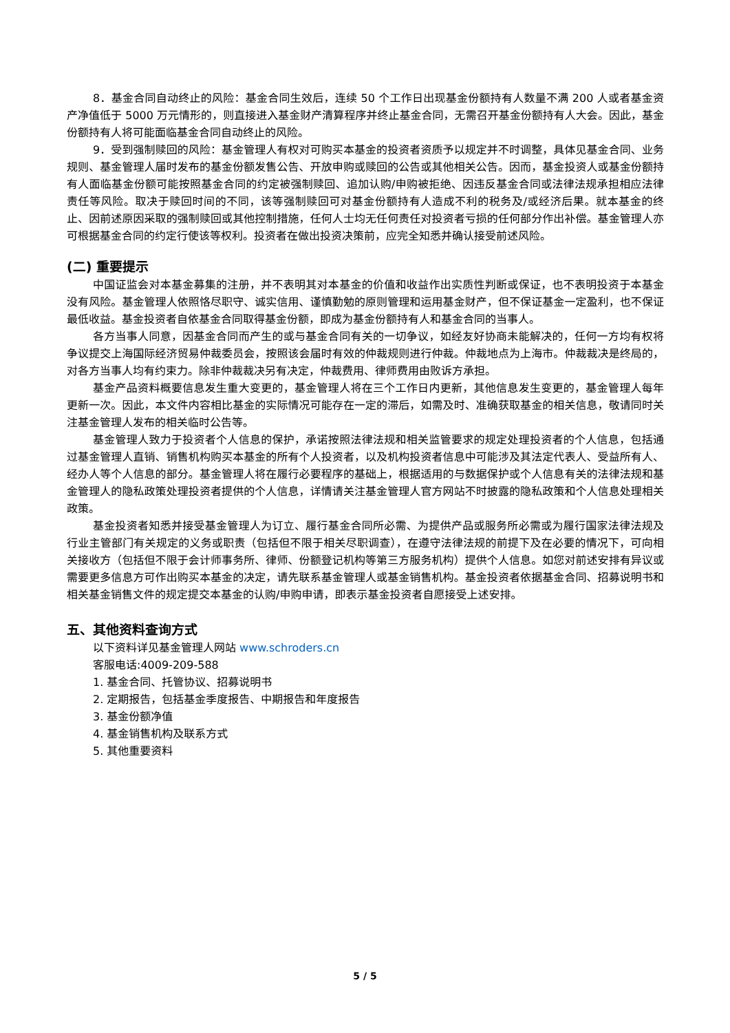8．基金合同自动终止的风险：基金合同生效后，连续 50 个工作日出现基金份额持有人数量不满 200 人或者基金资产净值低于 5000 万元情形的，则直接进入基金财产清算程序并终止基金合同，无需召开基金份额持有人大会。因此，基金份额持有人将可能面临基金合同自动终止的风险。
9．受到强制赎回的风险：基金管理人有权对可购买本基金的投资者资质予以规定并不时调整，具体见基金合同、业务规则、基金管理人届时发布的基金份额发售公告、开放申购或赎回的公告或其他相关公告。因而，基金投资人或基金份额持有人面临基金份额可能按照基金合同的约定被强制赎回、追加认购/申购被拒绝、因违反基金合同或法律法规承担相应法律责任等风险。取决于赎回时间的不同，该等强制赎回可对基金份额持有人造成不利的税务及/或经济后果。就本基金的终止、因前述原因采取的强制赎回或其他控制措施，任何人士均无任何责任对投资者亏损的任何部分作出补偿。基金管理人亦可根据基金合同的约定行使该等权利。投资者在做出投资决策前，应完全知悉并确认接受前述风险。
(二) 重要提示
中国证监会对本基金募集的注册，并不表明其对本基金的价值和收益作出实质性判断或保证，也不表明投资于本基金没有风险。基金管理人依照恪尽职守、诚实信用、谨慎勤勉的原则管理和运用基金财产，但不保证基金一定盈利，也不保证最低收益。基金投资者自依基金合同取得基金份额，即成为基金份额持有人和基金合同的当事人。
各方当事人同意，因基金合同而产生的或与基金合同有关的一切争议，如经友好协商未能解决的，任何一方均有权将争议提交上海国际经济贸易仲裁委员会，按照该会届时有效的仲裁规则进行仲裁。仲裁地点为上海市。仲裁裁决是终局的，对各方当事人均有约束力。除非仲裁裁决另有决定，仲裁费用、律师费用由败诉方承担。
基金产品资料概要信息发生重大变更的，基金管理人将在三个工作日内更新，其他信息发生变更的，基金管理人每年更新一次。因此，本文件内容相比基金的实际情况可能存在一定的滞后，如需及时、准确获取基金的相关信息，敬请同时关注基金管理人发布的相关临时公告等。
基金管理人致力于投资者个人信息的保护，承诺按照法律法规和相关监管要求的规定处理投资者的个人信息，包括通过基金管理人直销、销售机构购买本基金的所有个人投资者，以及机构投资者信息中可能涉及其法定代表人、受益所有人、经办人等个人信息的部分。基金管理人将在履行必要程序的基础上，根据适用的与数据保护或个人信息有关的法律法规和基金管理人的隐私政策处理投资者提供的个人信息，详情请关注基金管理人官方网站不时披露的隐私政策和个人信息处理相关政策。
基金投资者知悉并接受基金管理人为订立、履行基金合同所必需、为提供产品或服务所必需或为履行国家法律法规及行业主管部门有关规定的义务或职责（包括但不限于相关尽职调查），在遵守法律法规的前提下及在必要的情况下，可向相关接收方（包括但不限于会计师事务所、律师、份额登记机构等第三方服务机构）提供个人信息。如您对前述安排有异议或需要更多信息方可作出购买本基金的决定，请先联系基金管理人或基金销售机构。基金投资者依据基金合同、招募说明书和相关基金销售文件的规定提交本基金的认购/申购申请，即表示基金投资者自愿接受上述安排。
五、其他资料查询方式
以下资料详见基金管理人网站 www.schroders.cn
客服电话:4009-209-588
1. 基金合同、托管协议、招募说明书
2. 定期报告，包括基金季度报告、中期报告和年度报告
3. 基金份额净值
4. 基金销售机构及联系方式
5. 其他重要资料
5 / 5